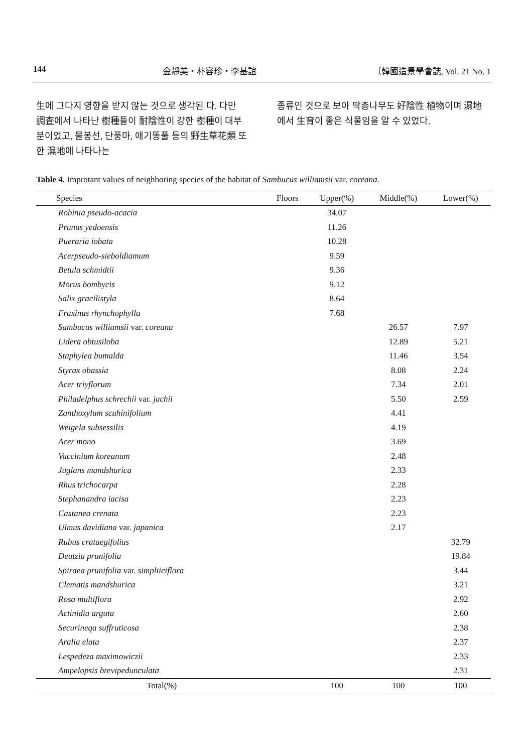144 金靜美・朴容珍・李基誼 〔韓國造景學會誌, Vol. 21 No. 1
生에 그다지 영향을 받지 않는 것으로 생각된 다. 다만 調査에서 나타난 樹種들이 耐陰性이 강한 樹種이 대부분이었고, 물봉선, 단풍마, 애기똥풀 등의 野生草花類 또한 濕地에 나타나는
종류인 것으로 보아 딱총나무도 好陰性 植物이며 濕地에서 生育이 좋은 식물임을 알 수 있었다.
Table 4. Improtant values of neighboring species of the habitat of Sambucus williamsii var. coreana.
| Species | Floors | Upper(%) | Middle(%) | Lower(%) |
| --- | --- | --- | --- | --- |
| Robinia pseudo-acacia | | 34.07 | | |
| Prunus yedoensis | | 11.26 | | |
| Pueraria iobata | | 10.28 | | |
| Acerpseudo-sieboldiamum | | 9.59 | | |
| Betula schmidtii | | 9.36 | | |
| Morus bombycis | | 9.12 | | |
| Salix gracilistyla | | 8.64 | | |
| Fraxinus rhynchophylla | | 7.68 | | |
| Sambucus williamsii var. coreana | | | 26.57 | 7.97 |
| Lidera obtusiloba | | | 12.89 | 5.21 |
| Staphylea bumalda | | | 11.46 | 3.54 |
| Styrax obassia | | | 8.08 | 2.24 |
| Acer triyflorum | | | 7.34 | 2.01 |
| Philadelphus schrechii var. jachii | | | 5.50 | 2.59 |
| Zanthoxylum scuhinifolium | | | 4.41 | |
| Weigela subsessilis | | | 4.19 | |
| Acer mono | | | 3.69 | |
| Vaccinium koreanum | | | 2.48 | |
| Juglans mandshurica | | | 2.33 | |
| Rhus trichocarpa | | | 2.28 | |
| Stephanandra iacisa | | | 2.23 | |
| Castanea crenata | | | 2.23 | |
| Ulmus davidiana var. japanica | | | 2.17 | |
| Rubus crataegifolius | | | | 32.79 |
| Deutzia prunifolia | | | | 19.84 |
| Spiraea prunifolia var. simpliiciflora | | | | 3.44 |
| Clematis mandshurica | | | | 3.21 |
| Rosa multiflora | | | | 2.92 |
| Actinidia arguta | | | | 2.60 |
| Securineqa suffruticosa | | | | 2.38 |
| Aralia elata | | | | 2.37 |
| Lespedeza maximowiczii | | | | 2.33 |
| Ampelopsis brevipedunculata | | | | 2.31 |
| Total(%) | | 100 | 100 | 100 |